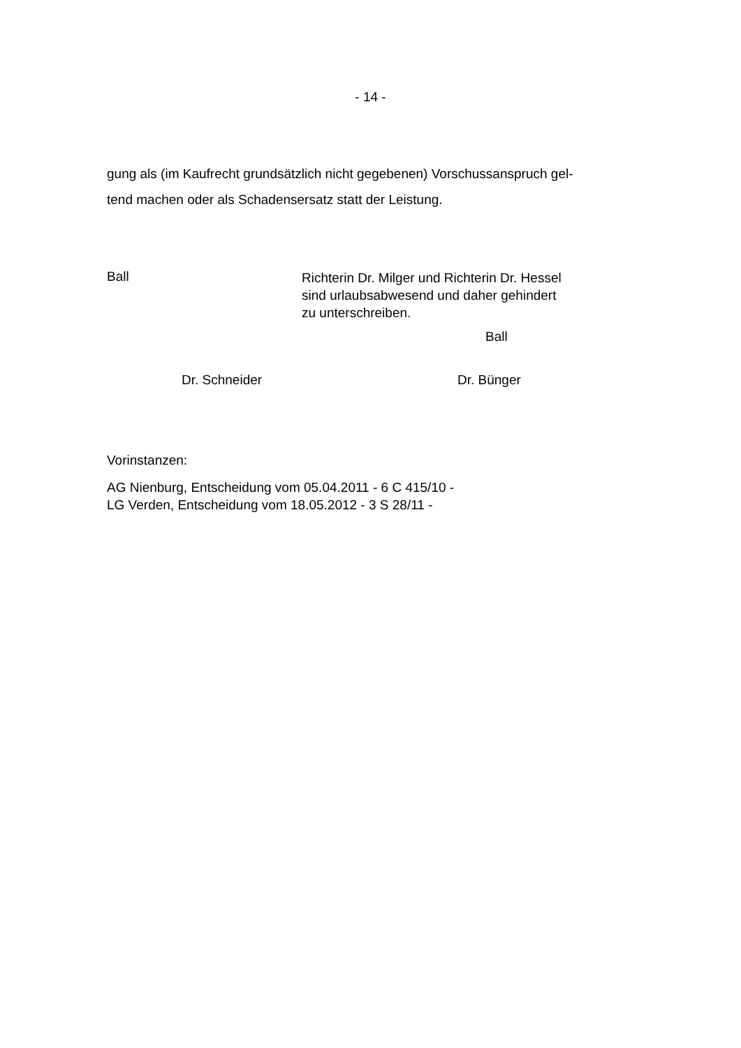- 14 -
gung als (im Kaufrecht grundsätzlich nicht gegebenen) Vorschussanspruch gel-
tend machen oder als Schadensersatz statt der Leistung.
Ball
Richterin Dr. Milger und Richterin Dr. Hessel
sind urlaubsabwesend und daher gehindert
zu unterschreiben.
Ball
Dr. Schneider Dr. Bünger
Vorinstanzen:
AG Nienburg, Entscheidung vom 05.04.2011 - 6 C 415/10 -
LG Verden, Entscheidung vom 18.05.2012 - 3 S 28/11 -